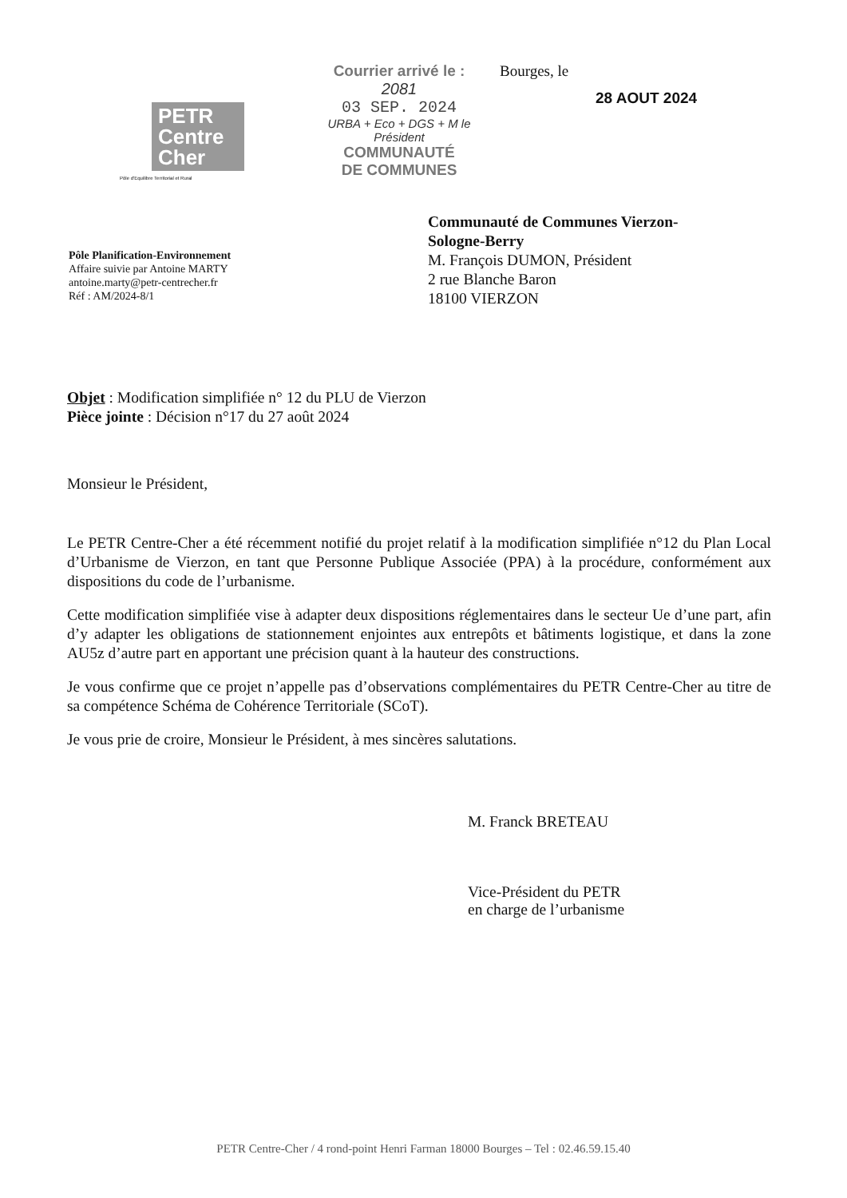PETR
Centre
Cher
Pôle d'Equilibre Territorial et Rural
Courrier arrivé le :
2081
03 SEP. 2024
URBA + Eco + DGS + M le Président
COMMUNAUTÉ
DE COMMUNES
Bourges, le
28 AOUT 2024
Pôle Planification-Environnement
Affaire suivie par Antoine MARTY
antoine.marty@petr-centrecher.fr
Réf : AM/2024-8/1
Communauté de Communes Vierzon-
Sologne-Berry
M. François DUMON, Président
2 rue Blanche Baron
18100 VIERZON
Objet : Modification simplifiée n° 12 du PLU de Vierzon
Pièce jointe : Décision n°17 du 27 août 2024
Monsieur le Président,
Le PETR Centre-Cher a été récemment notifié du projet relatif à la modification simplifiée n°12 du Plan Local d’Urbanisme de Vierzon, en tant que Personne Publique Associée (PPA) à la procédure, conformément aux dispositions du code de l’urbanisme.
Cette modification simplifiée vise à adapter deux dispositions réglementaires dans le secteur Ue d’une part, afin d’y adapter les obligations de stationnement enjointes aux entrepôts et bâtiments logistique, et dans la zone AU5z d’autre part en apportant une précision quant à la hauteur des constructions.
Je vous confirme que ce projet n’appelle pas d’observations complémentaires du PETR Centre-Cher au titre de sa compétence Schéma de Cohérence Territoriale (SCoT).
Je vous prie de croire, Monsieur le Président, à mes sincères salutations.
M. Franck BRETEAU
Vice-Président du PETR
en charge de l’urbanisme
PETR Centre-Cher / 4 rond-point Henri Farman 18000 Bourges – Tel : 02.46.59.15.40